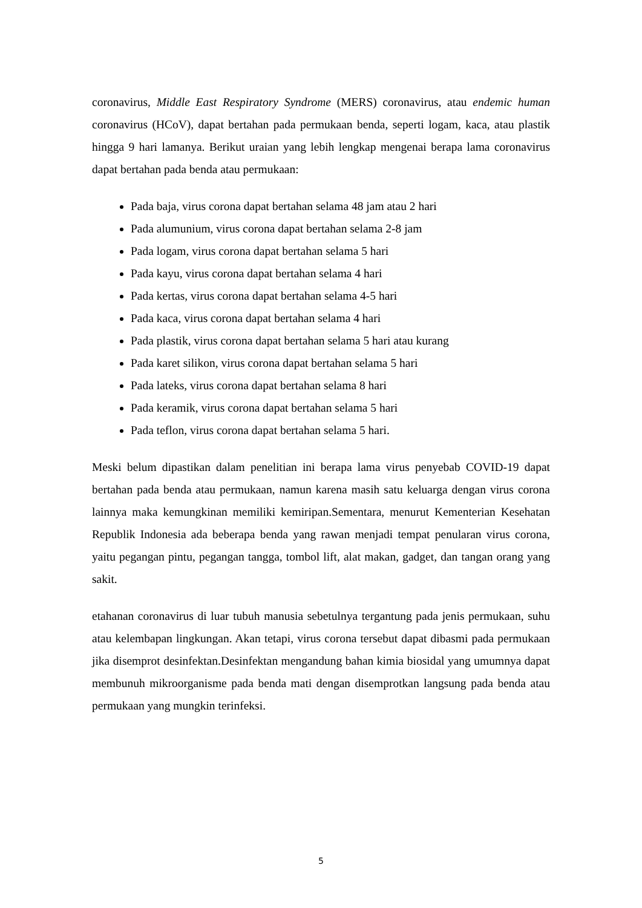coronavirus, Middle East Respiratory Syndrome (MERS) coronavirus, atau endemic human coronavirus (HCoV), dapat bertahan pada permukaan benda, seperti logam, kaca, atau plastik hingga 9 hari lamanya. Berikut uraian yang lebih lengkap mengenai berapa lama coronavirus dapat bertahan pada benda atau permukaan:
Pada baja, virus corona dapat bertahan selama 48 jam atau 2 hari
Pada alumunium, virus corona dapat bertahan selama 2-8 jam
Pada logam, virus corona dapat bertahan selama 5 hari
Pada kayu, virus corona dapat bertahan selama 4 hari
Pada kertas, virus corona dapat bertahan selama 4-5 hari
Pada kaca, virus corona dapat bertahan selama 4 hari
Pada plastik, virus corona dapat bertahan selama 5 hari atau kurang
Pada karet silikon, virus corona dapat bertahan selama 5 hari
Pada lateks, virus corona dapat bertahan selama 8 hari
Pada keramik, virus corona dapat bertahan selama 5 hari
Pada teflon, virus corona dapat bertahan selama 5 hari.
Meski belum dipastikan dalam penelitian ini berapa lama virus penyebab COVID-19 dapat bertahan pada benda atau permukaan, namun karena masih satu keluarga dengan virus corona lainnya maka kemungkinan memiliki kemiripan.Sementara, menurut Kementerian Kesehatan Republik Indonesia ada beberapa benda yang rawan menjadi tempat penularan virus corona, yaitu pegangan pintu, pegangan tangga, tombol lift, alat makan, gadget, dan tangan orang yang sakit.
etahanan coronavirus di luar tubuh manusia sebetulnya tergantung pada jenis permukaan, suhu atau kelembapan lingkungan. Akan tetapi, virus corona tersebut dapat dibasmi pada permukaan jika disemprot desinfektan.Desinfektan mengandung bahan kimia biosidal yang umumnya dapat membunuh mikroorganisme pada benda mati dengan disemprotkan langsung pada benda atau permukaan yang mungkin terinfeksi.
5